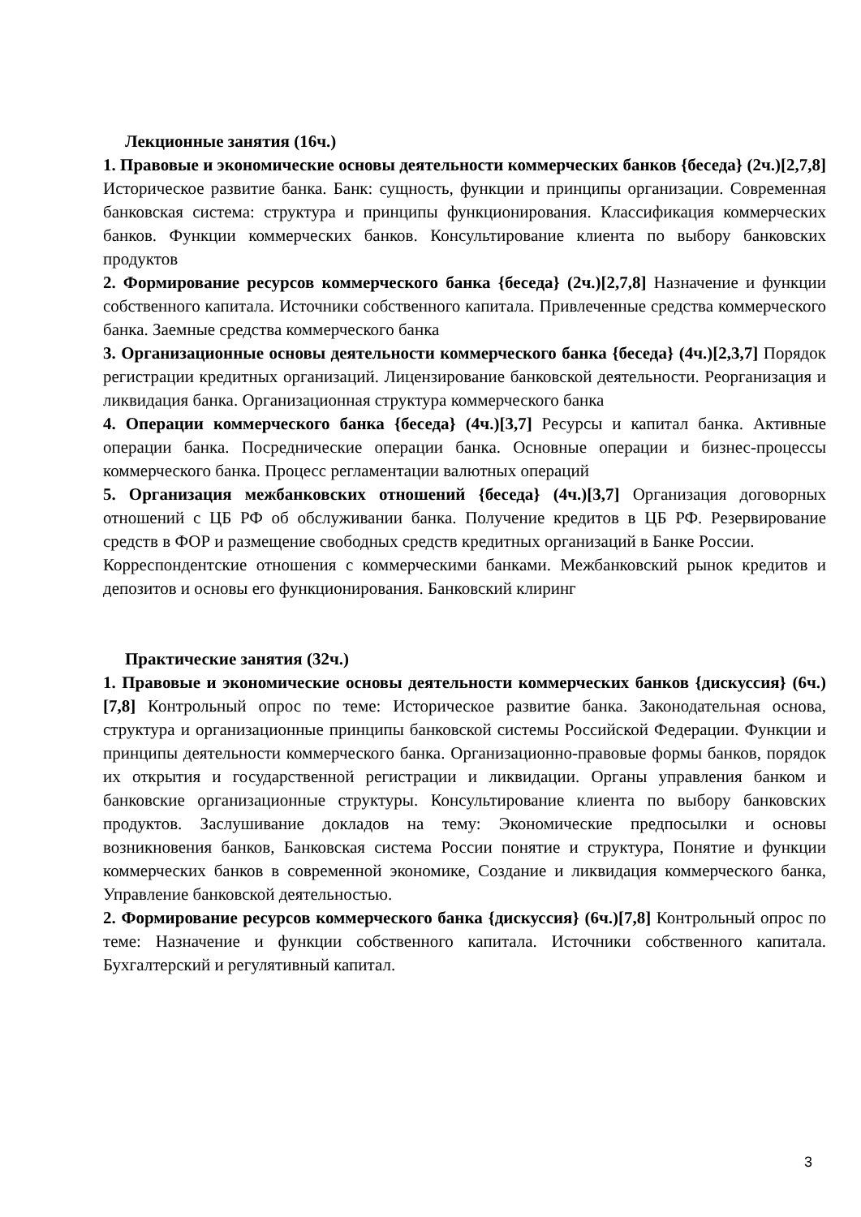Лекционные занятия (16ч.)
1. Правовые и экономические основы деятельности коммерческих банков {беседа} (2ч.)[2,7,8] Историческое развитие банка. Банк: сущность, функции и принципы организации. Современная банковская система: структура и принципы функционирования. Классификация коммерческих банков. Функции коммерческих банков. Консультирование клиента по выбору банковских продуктов
2. Формирование ресурсов коммерческого банка {беседа} (2ч.)[2,7,8] Назначение и функции собственного капитала. Источники собственного капитала. Привлеченные средства коммерческого банка. Заемные средства коммерческого банка
3. Организационные основы деятельности коммерческого банка {беседа} (4ч.)[2,3,7] Порядок регистрации кредитных организаций. Лицензирование банковской деятельности. Реорганизация и ликвидация банка. Организационная структура коммерческого банка
4. Операции коммерческого банка {беседа} (4ч.)[3,7] Ресурсы и капитал банка. Активные операции банка. Посреднические операции банка. Основные операции и бизнес-процессы коммерческого банка. Процесс регламентации валютных операций
5. Организация межбанковских отношений {беседа} (4ч.)[3,7] Организация договорных отношений с ЦБ РФ об обслуживании банка. Получение кредитов в ЦБ РФ. Резервирование средств в ФОР и размещение свободных средств кредитных организаций в Банке России.
Корреспондентские отношения с коммерческими банками. Межбанковский рынок кредитов и депозитов и основы его функционирования. Банковский клиринг
Практические занятия (32ч.)
1. Правовые и экономические основы деятельности коммерческих банков {дискуссия} (6ч.)[7,8] Контрольный опрос по теме: Историческое развитие банка. Законодательная основа, структура и организационные принципы банковской системы Российской Федерации. Функции и принципы деятельности коммерческого банка. Организационно-правовые формы банков, порядок их открытия и государственной регистрации и ликвидации. Органы управления банком и банковские организационные структуры. Консультирование клиента по выбору банковских продуктов. Заслушивание докладов на тему: Экономические предпосылки и основы возникновения банков, Банковская система России понятие и структура, Понятие и функции коммерческих банков в современной экономике, Создание и ликвидация коммерческого банка, Управление банковской деятельностью.
2. Формирование ресурсов коммерческого банка {дискуссия} (6ч.)[7,8] Контрольный опрос по теме: Назначение и функции собственного капитала. Источники собственного капитала. Бухгалтерский и регулятивный капитал.
3